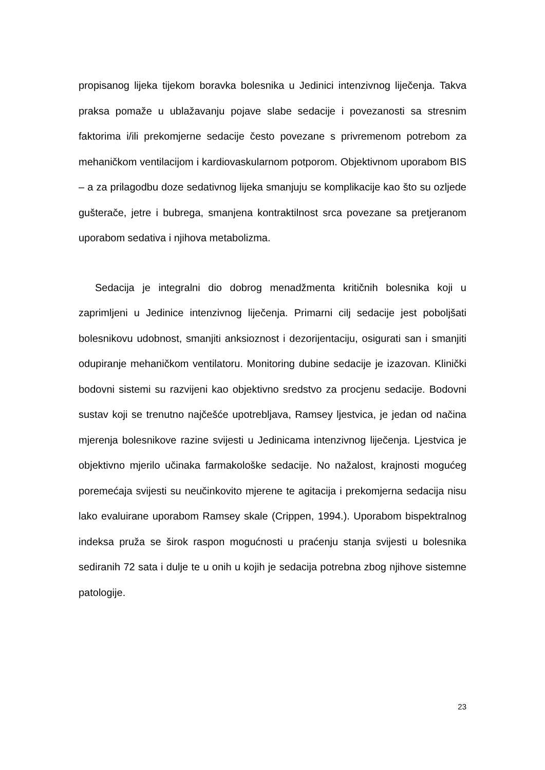propisanog lijeka tijekom boravka bolesnika u Jedinici intenzivnog liječenja. Takva praksa pomaže u ublažavanju pojave slabe sedacije i povezanosti sa stresnim faktorima i/ili prekomjerne sedacije često povezane s privremenom potrebom za mehaničkom ventilacijom i kardiovaskularnom potporom. Objektivnom uporabom BIS – a za prilagodbu doze sedativnog lijeka smanjuju se komplikacije kao što su ozljede gušterače, jetre i bubrega, smanjena kontraktilnost srca povezane sa pretjeranom uporabom sedativa i njihova metabolizma.
Sedacija je integralni dio dobrog menadžmenta kritičnih bolesnika koji u zaprimljeni u Jedinice intenzivnog liječenja. Primarni cilj sedacije jest poboljšati bolesnikovu udobnost, smanjiti anksioznost i dezorijentaciju, osigurati san i smanjiti odupiranje mehaničkom ventilatoru. Monitoring dubine sedacije je izazovan. Klinički bodovni sistemi su razvijeni kao objektivno sredstvo za procjenu sedacije. Bodovni sustav koji se trenutno najčešće upotrebljava, Ramsey ljestvica, je jedan od načina mjerenja bolesnikove razine svijesti u Jedinicama intenzivnog liječenja. Ljestvica je objektivno mjerilo učinaka farmakološke sedacije. No nažalost, krajnosti mogućeg poremećaja svijesti su neučinkovito mjerene te agitacija i prekomjerna sedacija nisu lako evaluirane uporabom Ramsey skale (Crippen, 1994.). Uporabom bispektralnog indeksa pruža se širok raspon mogućnosti u praćenju stanja svijesti u bolesnika sediranih 72 sata i dulje te u onih u kojih je sedacija potrebna zbog njihove sistemne patologije.
23